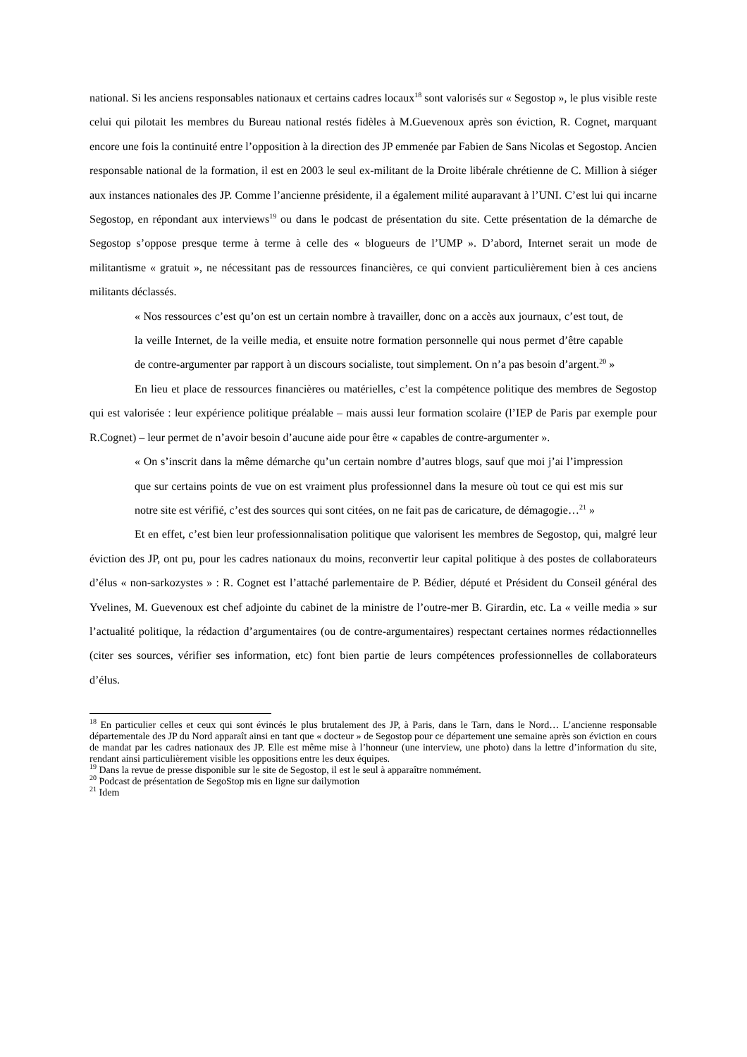national. Si les anciens responsables nationaux et certains cadres locaux<sup>18</sup> sont valorisés sur « Segostop », le plus visible reste celui qui pilotait les membres du Bureau national restés fidèles à M.Guevenoux après son éviction, R. Cognet, marquant encore une fois la continuité entre l’opposition à la direction des JP emmenée par Fabien de Sans Nicolas et Segostop. Ancien responsable national de la formation, il est en 2003 le seul ex-militant de la Droite libérale chrétienne de C. Million à siéger aux instances nationales des JP. Comme l’ancienne présidente, il a également milité auparavant à l’UNI. C’est lui qui incarne Segostop, en répondant aux interviews<sup>19</sup> ou dans le podcast de présentation du site. Cette présentation de la démarche de Segostop s’oppose presque terme à terme à celle des « blogueurs de l’UMP ». D’abord, Internet serait un mode de militantisme « gratuit », ne nécessitant pas de ressources financières, ce qui convient particulièrement bien à ces anciens militants déclassés.
« Nos ressources c’est qu’on est un certain nombre à travailler, donc on a accès aux journaux, c’est tout, de la veille Internet, de la veille media, et ensuite notre formation personnelle qui nous permet d’être capable de contre-argumenter par rapport à un discours socialiste, tout simplement. On n’a pas besoin d’argent.<sup>20</sup> »
En lieu et place de ressources financières ou matérielles, c’est la compétence politique des membres de Segostop qui est valorisée : leur expérience politique préalable – mais aussi leur formation scolaire (l’IEP de Paris par exemple pour R.Cognet) – leur permet de n’avoir besoin d’aucune aide pour être « capables de contre-argumenter ».
« On s’inscrit dans la même démarche qu’un certain nombre d’autres blogs, sauf que moi j’ai l’impression que sur certains points de vue on est vraiment plus professionnel dans la mesure où tout ce qui est mis sur notre site est vérifié, c’est des sources qui sont citées, on ne fait pas de caricature, de démagogie…<sup>21</sup> »
Et en effet, c’est bien leur professionnalisation politique que valorisent les membres de Segostop, qui, malgré leur éviction des JP, ont pu, pour les cadres nationaux du moins, reconvertir leur capital politique à des postes de collaborateurs d’élus « non-sarkozystes » : R. Cognet est l’attaché parlementaire de P. Bédier, député et Président du Conseil général des Yvelines, M. Guevenoux est chef adjointe du cabinet de la ministre de l’outre-mer B. Girardin, etc. La « veille media » sur l’actualité politique, la rédaction d’argumentaires (ou de contre-argumentaires) respectant certaines normes rédactionnelles (citer ses sources, vérifier ses information, etc) font bien partie de leurs compétences professionnelles de collaborateurs d’élus.
<sup>18</sup> En particulier celles et ceux qui sont évincés le plus brutalement des JP, à Paris, dans le Tarn, dans le Nord… L’ancienne responsable départementale des JP du Nord apparaît ainsi en tant que « docteur » de Segostop pour ce département une semaine après son éviction en cours de mandat par les cadres nationaux des JP. Elle est même mise à l’honneur (une interview, une photo) dans la lettre d’information du site, rendant ainsi particulièrement visible les oppositions entre les deux équipes.
<sup>19</sup> Dans la revue de presse disponible sur le site de Segostop, il est le seul à apparaître nommément.
<sup>20</sup> Podcast de présentation de SegoStop mis en ligne sur dailymotion
<sup>21</sup> Idem